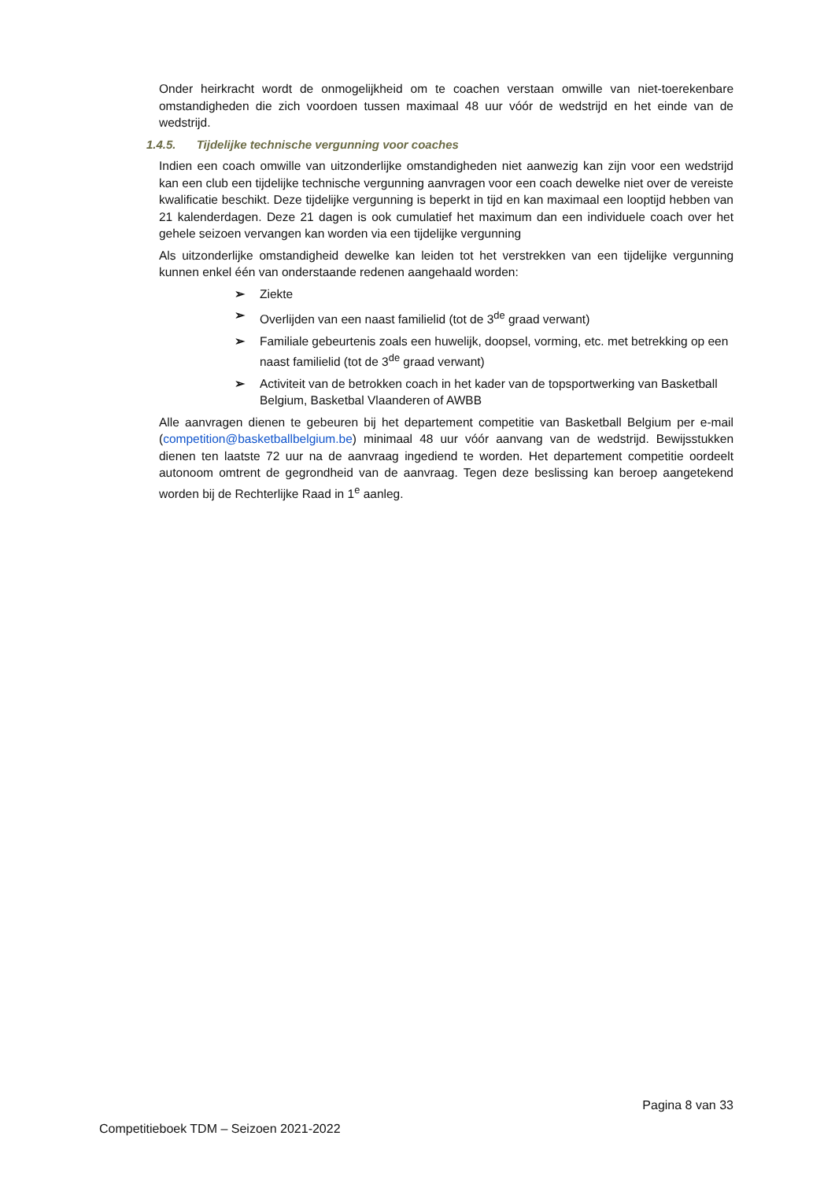Onder heirkracht wordt de onmogelijkheid om te coachen verstaan omwille van niet-toerekenbare omstandigheden die zich voordoen tussen maximaal 48 uur vóór de wedstrijd en het einde van de wedstrijd.
1.4.5. Tijdelijke technische vergunning voor coaches
Indien een coach omwille van uitzonderlijke omstandigheden niet aanwezig kan zijn voor een wedstrijd kan een club een tijdelijke technische vergunning aanvragen voor een coach dewelke niet over de vereiste kwalificatie beschikt. Deze tijdelijke vergunning is beperkt in tijd en kan maximaal een looptijd hebben van 21 kalenderdagen. Deze 21 dagen is ook cumulatief het maximum dan een individuele coach over het gehele seizoen vervangen kan worden via een tijdelijke vergunning
Als uitzonderlijke omstandigheid dewelke kan leiden tot het verstrekken van een tijdelijke vergunning kunnen enkel één van onderstaande redenen aangehaald worden:
➢ Ziekte
➢ Overlijden van een naast familielid (tot de 3<sup>de</sup> graad verwant)
➢ Familiale gebeurtenis zoals een huwelijk, doopsel, vorming, etc. met betrekking op een naast familielid (tot de 3<sup>de</sup> graad verwant)
➢ Activiteit van de betrokken coach in het kader van de topsportwerking van Basketball Belgium, Basketbal Vlaanderen of AWBB
Alle aanvragen dienen te gebeuren bij het departement competitie van Basketball Belgium per e-mail (competition@basketballbelgium.be) minimaal 48 uur vóór aanvang van de wedstrijd. Bewijsstukken dienen ten laatste 72 uur na de aanvraag ingediend te worden. Het departement competitie oordeelt autonoom omtrent de gegrondheid van de aanvraag. Tegen deze beslissing kan beroep aangetekend worden bij de Rechterlijke Raad in 1<sup>e</sup> aanleg.
Pagina 8 van 33
Competitieboek TDM – Seizoen 2021-2022